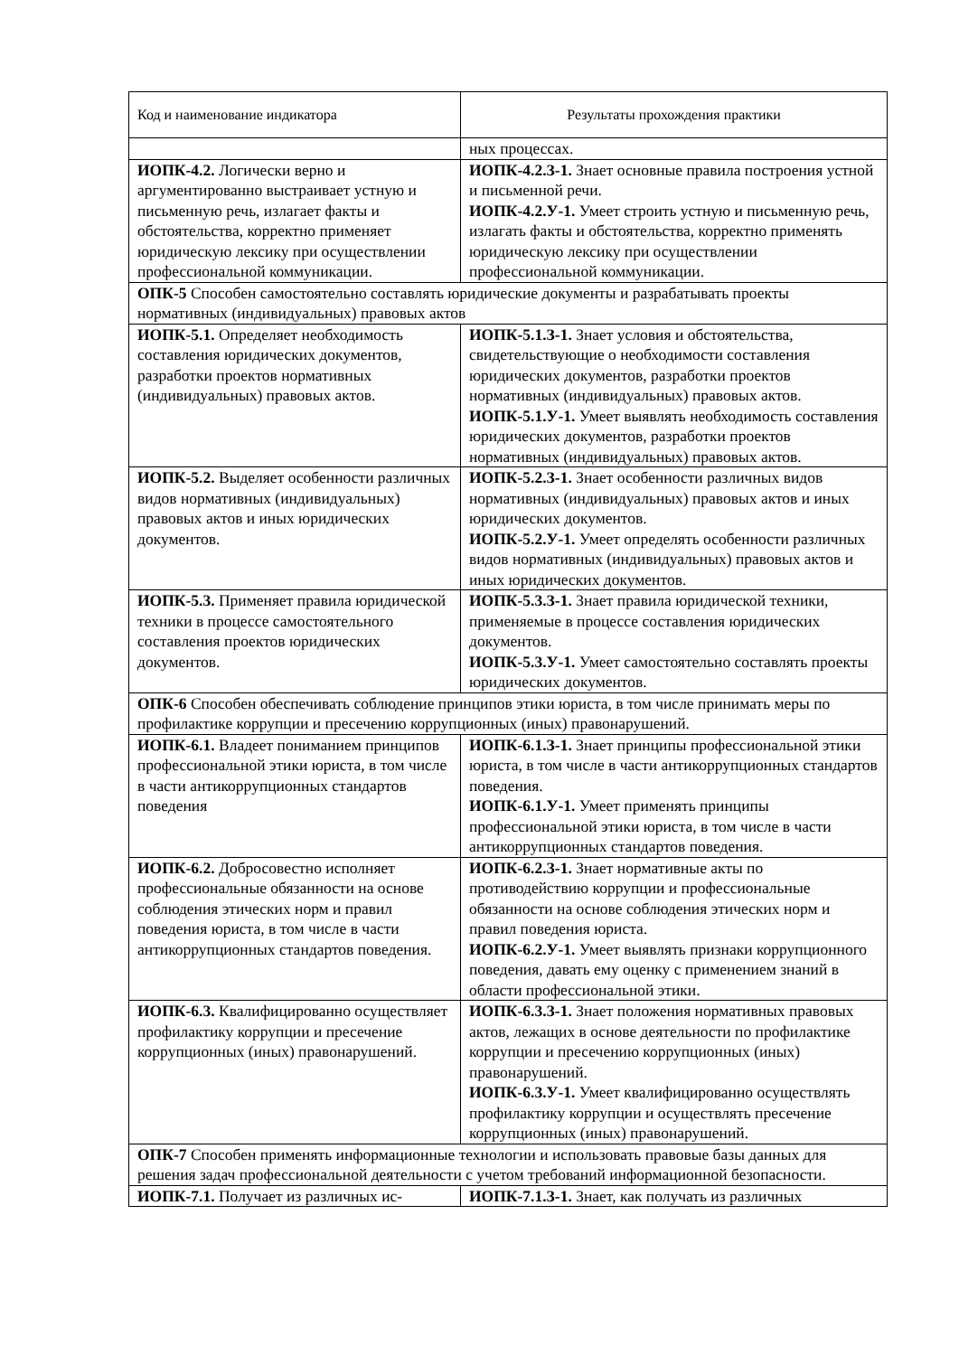| Код и наименование индикатора | Результаты прохождения практики |
| --- | --- |
| | ных процессах. |
| ИОПК-4.2. Логически верно и аргументированно выстраивает устную и письменную речь, излагает факты и обстоятельства, корректно применяет юридическую лексику при осуществлении профессиональной коммуникации. | ИОПК-4.2.З-1. Знает основные правила построения устной и письменной речи. ИОПК-4.2.У-1. Умеет строить устную и письменную речь, излагать факты и обстоятельства, корректно применять юридическую лексику при осуществлении профессиональной коммуникации. |
| ОПК-5 Способен самостоятельно составлять юридические документы и разрабатывать проекты нормативных (индивидуальных) правовых актов | |
| ИОПК-5.1. Определяет необходимость составления юридических документов, разработки проектов нормативных (индивидуальных) правовых актов. | ИОПК-5.1.З-1. Знает условия и обстоятельства, свидетельствующие о необходимости составления юридических документов, разработки проектов нормативных (индивидуальных) правовых актов. ИОПК-5.1.У-1. Умеет выявлять необходимость составления юридических документов, разработки проектов нормативных (индивидуальных) правовых актов. |
| ИОПК-5.2. Выделяет особенности различных видов нормативных (индивидуальных) правовых актов и иных юридических документов. | ИОПК-5.2.З-1. Знает особенности различных видов нормативных (индивидуальных) правовых актов и иных юридических документов. ИОПК-5.2.У-1. Умеет определять особенности различных видов нормативных (индивидуальных) правовых актов и иных юридических документов. |
| ИОПК-5.3. Применяет правила юридической техники в процессе самостоятельного составления проектов юридических документов. | ИОПК-5.3.З-1. Знает правила юридической техники, применяемые в процессе составления юридических документов. ИОПК-5.3.У-1. Умеет самостоятельно составлять проекты юридических документов. |
| ОПК-6 Способен обеспечивать соблюдение принципов этики юриста, в том числе принимать меры по профилактике коррупции и пресечению коррупционных (иных) правонарушений. | |
| ИОПК-6.1. Владеет пониманием принципов профессиональной этики юриста, в том числе в части антикоррупционных стандартов поведения | ИОПК-6.1.З-1. Знает принципы профессиональной этики юриста, в том числе в части антикоррупционных стандартов поведения. ИОПК-6.1.У-1. Умеет применять принципы профессиональной этики юриста, в том числе в части антикоррупционных стандартов поведения. |
| ИОПК-6.2. Добросовестно исполняет профессиональные обязанности на основе соблюдения этических норм и правил поведения юриста, в том числе в части антикоррупционных стандартов поведения. | ИОПК-6.2.З-1. Знает нормативные акты по противодействию коррупции и профессиональные обязанности на основе соблюдения этических норм и правил поведения юриста. ИОПК-6.2.У-1. Умеет выявлять признаки коррупционного поведения, давать ему оценку с применением знаний в области профессиональной этики. |
| ИОПК-6.3. Квалифицированно осуществляет профилактику коррупции и пресечение коррупционных (иных) правонарушений. | ИОПК-6.3.З-1. Знает положения нормативных правовых актов, лежащих в основе деятельности по профилактике коррупции и пресечению коррупционных (иных) правонарушений. ИОПК-6.3.У-1. Умеет квалифицированно осуществлять профилактику коррупции и осуществлять пресечение коррупционных (иных) правонарушений. |
| ОПК-7 Способен применять информационные технологии и использовать правовые базы данных для решения задач профессиональной деятельности с учетом требований информационной безопасности. | |
| ИОПК-7.1. Получает из различных ис- | ИОПК-7.1.З-1. Знает, как получать из различных |